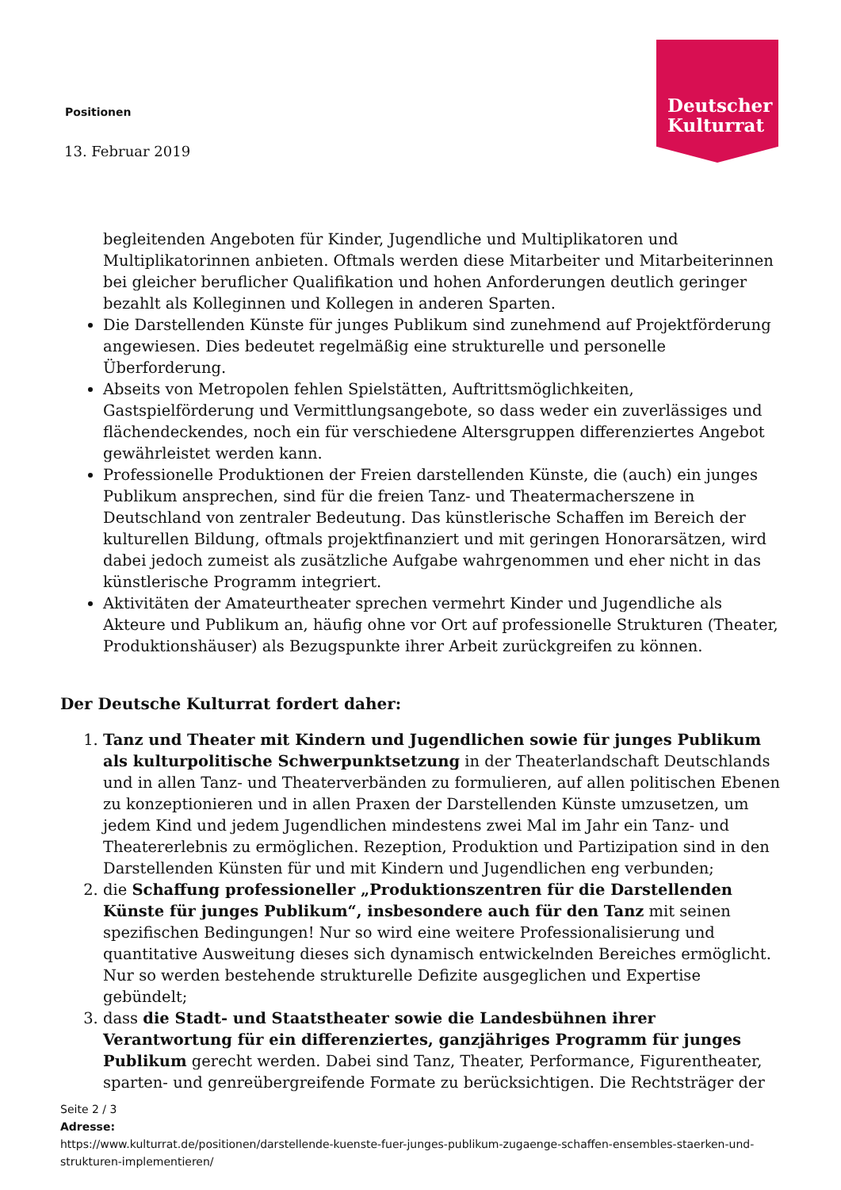Deutscher
Kulturrat
Positionen
13. Februar 2019
begleitenden Angeboten für Kinder, Jugendliche und Multiplikatoren und Multiplikatorinnen anbieten. Oftmals werden diese Mitarbeiter und Mitarbeiterinnen bei gleicher beruflicher Qualifikation und hohen Anforderungen deutlich geringer bezahlt als Kolleginnen und Kollegen in anderen Sparten.
Die Darstellenden Künste für junges Publikum sind zunehmend auf Projektförderung angewiesen. Dies bedeutet regelmäßig eine strukturelle und personelle Überforderung.
Abseits von Metropolen fehlen Spielstätten, Auftrittsmöglichkeiten, Gastspielförderung und Vermittlungsangebote, so dass weder ein zuverlässiges und flächendeckendes, noch ein für verschiedene Altersgruppen differenziertes Angebot gewährleistet werden kann.
Professionelle Produktionen der Freien darstellenden Künste, die (auch) ein junges Publikum ansprechen, sind für die freien Tanz- und Theatermacherszene in Deutschland von zentraler Bedeutung. Das künstlerische Schaffen im Bereich der kulturellen Bildung, oftmals projektfinanziert und mit geringen Honorarsätzen, wird dabei jedoch zumeist als zusätzliche Aufgabe wahrgenommen und eher nicht in das künstlerische Programm integriert.
Aktivitäten der Amateurtheater sprechen vermehrt Kinder und Jugendliche als Akteure und Publikum an, häufig ohne vor Ort auf professionelle Strukturen (Theater, Produktionshäuser) als Bezugspunkte ihrer Arbeit zurückgreifen zu können.
Der Deutsche Kulturrat fordert daher:
1. Tanz und Theater mit Kindern und Jugendlichen sowie für junges Publikum als kulturpolitische Schwerpunktsetzung in der Theaterlandschaft Deutschlands und in allen Tanz- und Theaterverbänden zu formulieren, auf allen politischen Ebenen zu konzeptionieren und in allen Praxen der Darstellenden Künste umzusetzen, um jedem Kind und jedem Jugendlichen mindestens zwei Mal im Jahr ein Tanz- und Theatererlebnis zu ermöglichen. Rezeption, Produktion und Partizipation sind in den Darstellenden Künsten für und mit Kindern und Jugendlichen eng verbunden;
2. die Schaffung professioneller „Produktionszentren für die Darstellenden Künste für junges Publikum“, insbesondere auch für den Tanz mit seinen spezifischen Bedingungen! Nur so wird eine weitere Professionalisierung und quantitative Ausweitung dieses sich dynamisch entwickelnden Bereiches ermöglicht. Nur so werden bestehende strukturelle Defizite ausgeglichen und Expertise gebündelt;
3. dass die Stadt- und Staatstheater sowie die Landesbühnen ihrer Verantwortung für ein differenziertes, ganzjähriges Programm für junges Publikum gerecht werden. Dabei sind Tanz, Theater, Performance, Figurentheater, sparten- und genreübergreifende Formate zu berücksichtigen. Die Rechtsträger der
Seite 2 / 3
Adresse:
https://www.kulturrat.de/positionen/darstellende-kuenste-fuer-junges-publikum-zugaenge-schaffen-ensembles-staerken-und-strukturen-implementieren/